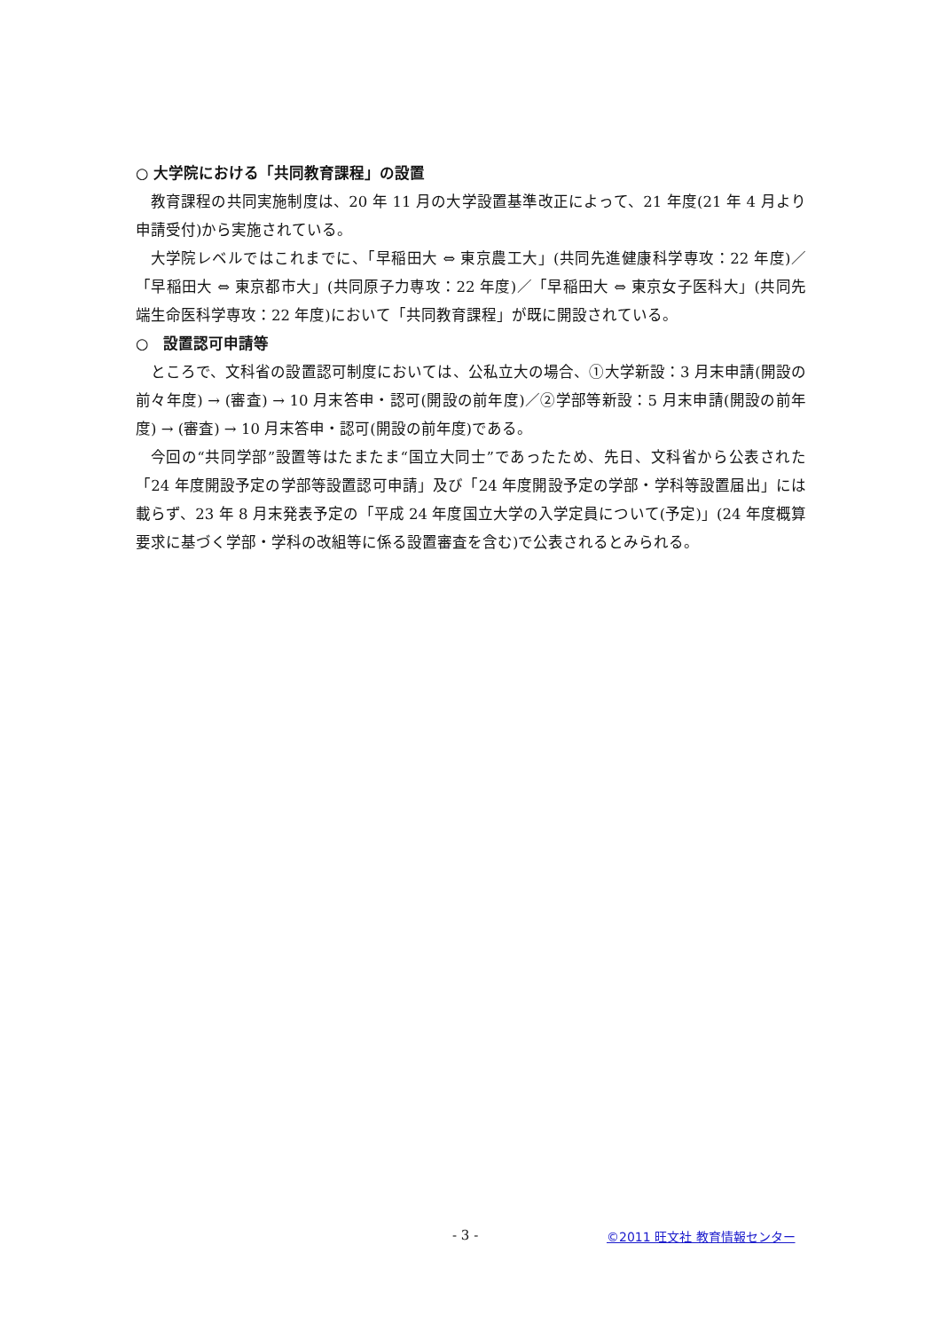○ 大学院における「共同教育課程」の設置
教育課程の共同実施制度は、20 年 11 月の大学設置基準改正によって、21 年度(21 年 4 月より申請受付)から実施されている。
大学院レベルではこれまでに、「早稲田大 ⇔ 東京農工大」(共同先進健康科学専攻：22 年度)／「早稲田大 ⇔ 東京都市大」(共同原子力専攻：22 年度)／「早稲田大 ⇔ 東京女子医科大」(共同先端生命医科学専攻：22 年度)において「共同教育課程」が既に開設されている。
○　設置認可申請等
ところで、文科省の設置認可制度においては、公私立大の場合、①大学新設：3 月末申請(開設の前々年度) → (審査) → 10 月末答申・認可(開設の前年度)／②学部等新設：5 月末申請(開設の前年度) → (審査) → 10 月末答申・認可(開設の前年度)である。
今回の“共同学部”設置等はたまたま“国立大同士”であったため、先日、文科省から公表された「24 年度開設予定の学部等設置認可申請」及び「24 年度開設予定の学部・学科等設置届出」には載らず、23 年 8 月末発表予定の「平成 24 年度国立大学の入学定員について(予定)」(24 年度概算要求に基づく学部・学科の改組等に係る設置審査を含む)で公表されるとみられる。
- 3 - ©2011 旺文社 教育情報センター